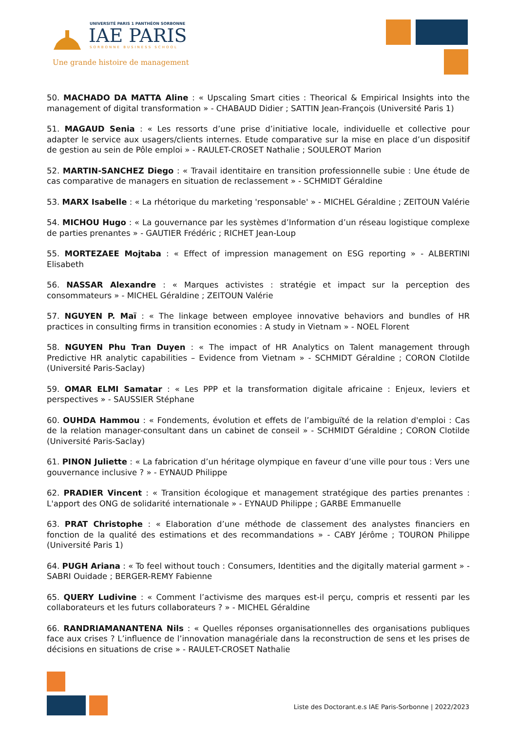UNIVERSITÉ PARIS 1 PANTHÉON SORBONNE
IAE PARIS
SORBONNE BUSINESS SCHOOL
Une grande histoire de management
50. MACHADO DA MATTA Aline : « Upscaling Smart cities : Theorical & Empirical Insights into the management of digital transformation » - CHABAUD Didier ; SATTIN Jean-François (Université Paris 1)
51. MAGAUD Senia : « Les ressorts d’une prise d’initiative locale, individuelle et collective pour adapter le service aux usagers/clients internes. Etude comparative sur la mise en place d’un dispositif de gestion au sein de Pôle emploi » - RAULET-CROSET Nathalie ; SOULEROT Marion
52. MARTIN-SANCHEZ Diego : « Travail identitaire en transition professionnelle subie : Une étude de cas comparative de managers en situation de reclassement » - SCHMIDT Géraldine
53. MARX Isabelle : « La rhétorique du marketing 'responsable' » - MICHEL Géraldine ; ZEITOUN Valérie
54. MICHOU Hugo : « La gouvernance par les systèmes d’Information d’un réseau logistique complexe de parties prenantes » - GAUTIER Frédéric ; RICHET Jean-Loup
55. MORTEZAEE Mojtaba : « Effect of impression management on ESG reporting » - ALBERTINI Elisabeth
56. NASSAR Alexandre : « Marques activistes : stratégie et impact sur la perception des consommateurs » - MICHEL Géraldine ; ZEITOUN Valérie
57. NGUYEN P. Maï : « The linkage between employee innovative behaviors and bundles of HR practices in consulting firms in transition economies : A study in Vietnam » - NOEL Florent
58. NGUYEN Phu Tran Duyen : « The impact of HR Analytics on Talent management through Predictive HR analytic capabilities – Evidence from Vietnam » - SCHMIDT Géraldine ; CORON Clotilde (Université Paris-Saclay)
59. OMAR ELMI Samatar : « Les PPP et la transformation digitale africaine : Enjeux, leviers et perspectives » - SAUSSIER Stéphane
60. OUHDA Hammou : « Fondements, évolution et effets de l’ambiguïté de la relation d'emploi : Cas de la relation manager-consultant dans un cabinet de conseil » - SCHMIDT Géraldine ; CORON Clotilde (Université Paris-Saclay)
61. PINON Juliette : « La fabrication d’un héritage olympique en faveur d’une ville pour tous : Vers une gouvernance inclusive ? » - EYNAUD Philippe
62. PRADIER Vincent : « Transition écologique et management stratégique des parties prenantes : L'apport des ONG de solidarité internationale » - EYNAUD Philippe ; GARBE Emmanuelle
63. PRAT Christophe : « Elaboration d’une méthode de classement des analystes financiers en fonction de la qualité des estimations et des recommandations » - CABY Jérôme ; TOURON Philippe (Université Paris 1)
64. PUGH Ariana : « To feel without touch : Consumers, Identities and the digitally material garment » - SABRI Ouidade ; BERGER-REMY Fabienne
65. QUERY Ludivine : « Comment l’activisme des marques est-il perçu, compris et ressenti par les collaborateurs et les futurs collaborateurs ? » - MICHEL Géraldine
66. RANDRIAMANANTENA Nils : « Quelles réponses organisationnelles des organisations publiques face aux crises ? L’influence de l’innovation managériale dans la reconstruction de sens et les prises de décisions en situations de crise » - RAULET-CROSET Nathalie
Liste des Doctorant.e.s IAE Paris-Sorbonne | 2022/2023